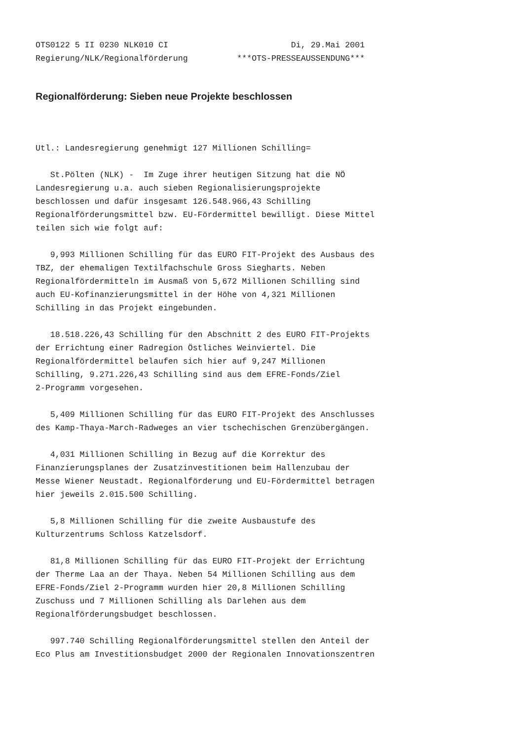OTS0122 5 II 0230 NLK010 CI                         Di, 29.Mai 2001
Regierung/NLK/Regionalförderung          ***OTS-PRESSEAUSSENDUNG***
Regionalförderung: Sieben neue Projekte beschlossen
Utl.: Landesregierung genehmigt 127 Millionen Schilling=

   St.Pölten (NLK) -  Im Zuge ihrer heutigen Sitzung hat die NÖ
Landesregierung u.a. auch sieben Regionalisierungsprojekte
beschlossen und dafür insgesamt 126.548.966,43 Schilling
Regionalförderungsmittel bzw. EU-Fördermittel bewilligt. Diese Mittel
teilen sich wie folgt auf:

   9,993 Millionen Schilling für das EURO FIT-Projekt des Ausbaus des
TBZ, der ehemaligen Textilfachschule Gross Siegharts. Neben
Regionalfördermitteln im Ausmaß von 5,672 Millionen Schilling sind
auch EU-Kofinanzierungsmittel in der Höhe von 4,321 Millionen
Schilling in das Projekt eingebunden.

   18.518.226,43 Schilling für den Abschnitt 2 des EURO FIT-Projekts
der Errichtung einer Radregion Östliches Weinviertel. Die
Regionalfördermittel belaufen sich hier auf 9,247 Millionen
Schilling, 9.271.226,43 Schilling sind aus dem EFRE-Fonds/Ziel
2-Programm vorgesehen.

   5,409 Millionen Schilling für das EURO FIT-Projekt des Anschlusses
des Kamp-Thaya-March-Radweges an vier tschechischen Grenzübergängen.

   4,031 Millionen Schilling in Bezug auf die Korrektur des
Finanzierungsplanes der Zusatzinvestitionen beim Hallenzubau der
Messe Wiener Neustadt. Regionalförderung und EU-Fördermittel betragen
hier jeweils 2.015.500 Schilling.

   5,8 Millionen Schilling für die zweite Ausbaustufe des
Kulturzentrums Schloss Katzelsdorf.

   81,8 Millionen Schilling für das EURO FIT-Projekt der Errichtung
der Therme Laa an der Thaya. Neben 54 Millionen Schilling aus dem
EFRE-Fonds/Ziel 2-Programm wurden hier 20,8 Millionen Schilling
Zuschuss und 7 Millionen Schilling als Darlehen aus dem
Regionalförderungsbudget beschlossen.

   997.740 Schilling Regionalförderungsmittel stellen den Anteil der
Eco Plus am Investitionsbudget 2000 der Regionalen Innovationszentren